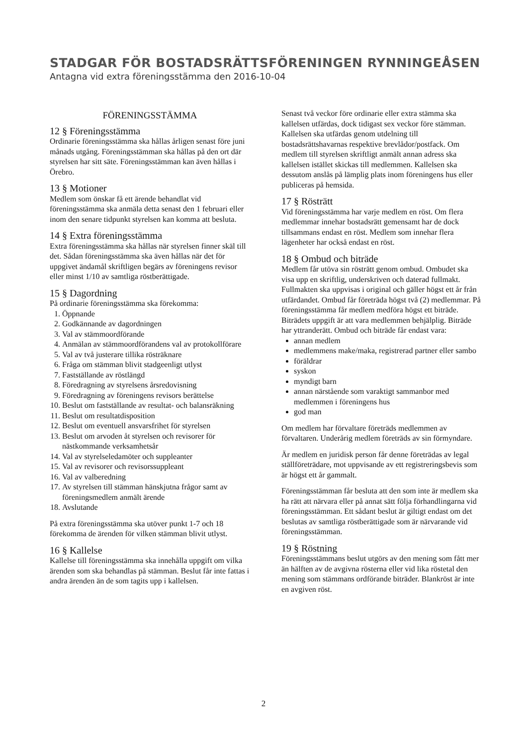STADGAR FÖR BOSTADSRÄTTSFÖRENINGEN RYNNINGEÅSEN
Antagna vid extra föreningsstämma den 2016-10-04
FÖRENINGSSTÄMMA
12 § Föreningsstämma
Ordinarie föreningsstämma ska hållas årligen senast före juni månads utgång. Föreningsstämman ska hållas på den ort där styrelsen har sitt säte. Föreningsstämman kan även hållas i Örebro.
13 § Motioner
Medlem som önskar få ett ärende behandlat vid föreningsstämma ska anmäla detta senast den 1 februari eller inom den senare tidpunkt styrelsen kan komma att besluta.
14 § Extra föreningsstämma
Extra föreningsstämma ska hållas när styrelsen finner skäl till det. Sådan föreningsstämma ska även hållas när det för uppgivet ändamål skriftligen begärs av föreningens revisor eller minst 1/10 av samtliga röstberättigade.
15 § Dagordning
På ordinarie föreningsstämma ska förekomma:
1. Öppnande
2. Godkännande av dagordningen
3. Val av stämmoordförande
4. Anmälan av stämmoordförandens val av protokollförare
5. Val av två justerare tillika rösträknare
6. Fråga om stämman blivit stadgeenligt utlyst
7. Fastställande av röstlängd
8. Föredragning av styrelsens årsredovisning
9. Föredragning av föreningens revisors berättelse
10. Beslut om fastställande av resultat- och balansräkning
11. Beslut om resultatdisposition
12. Beslut om eventuell ansvarsfrihet för styrelsen
13. Beslut om arvoden åt styrelsen och revisorer för nästkommande verksamhetsår
14. Val av styrelseledamöter och suppleanter
15. Val av revisorer och revisorssuppleant
16. Val av valberedning
17. Av styrelsen till stämman hänskjutna frågor samt av föreningsmedlem anmält ärende
18. Avslutande
På extra föreningsstämma ska utöver punkt 1-7 och 18 förekomma de ärenden för vilken stämman blivit utlyst.
16 § Kallelse
Kallelse till föreningsstämma ska innehålla uppgift om vilka ärenden som ska behandlas på stämman. Beslut får inte fattas i andra ärenden än de som tagits upp i kallelsen.
Senast två veckor före ordinarie eller extra stämma ska kallelsen utfärdas, dock tidigast sex veckor före stämman. Kallelsen ska utfärdas genom utdelning till bostadsrättshavarnas respektive brevlådor/postfack. Om medlem till styrelsen skriftligt anmält annan adress ska kallelsen istället skickas till medlemmen. Kallelsen ska dessutom anslås på lämplig plats inom föreningens hus eller publiceras på hemsida.
17 § Rösträtt
Vid föreningsstämma har varje medlem en röst. Om flera medlemmar innehar bostadsrätt gemensamt har de dock tillsammans endast en röst. Medlem som innehar flera lägenheter har också endast en röst.
18 § Ombud och biträde
Medlem får utöva sin rösträtt genom ombud. Ombudet ska visa upp en skriftlig, underskriven och daterad fullmakt. Fullmakten ska uppvisas i original och gäller högst ett år från utfärdandet. Ombud får företräda högst två (2) medlemmar. På föreningsstämma får medlem medföra högst ett biträde. Biträdets uppgift är att vara medlemmen behjälplig. Biträde har yttranderätt. Ombud och biträde får endast vara:
annan medlem
medlemmens make/maka, registrerad partner eller sambo
föräldrar
syskon
myndigt barn
annan närstående som varaktigt sammanbor med medlemmen i föreningens hus
god man
Om medlem har förvaltare företräds medlemmen av förvaltaren. Underårig medlem företräds av sin förmyndare.
Är medlem en juridisk person får denne företrädas av legal ställföreträdare, mot uppvisande av ett registreringsbevis som är högst ett år gammalt.
Föreningsstämman får besluta att den som inte är medlem ska ha rätt att närvara eller på annat sätt följa förhandlingarna vid föreningsstämman. Ett sådant beslut är giltigt endast om det beslutas av samtliga röstberättigade som är närvarande vid föreningsstämman.
19 § Röstning
Föreningsstämmans beslut utgörs av den mening som fått mer än hälften av de avgivna rösterna eller vid lika röstetal den mening som stämmans ordförande biträder. Blankröst är inte en avgiven röst.
2